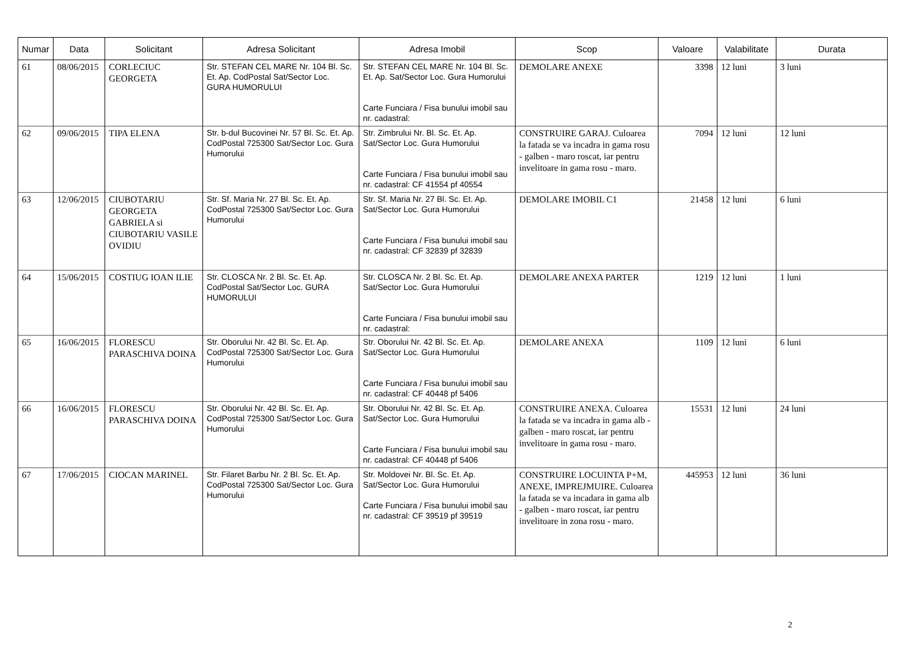| Numar | Data | Solicitant | Adresa Solicitant | Adresa Imobil | Scop | Valoare | Valabilitate | Durata |
| --- | --- | --- | --- | --- | --- | --- | --- | --- |
| 61 | 08/06/2015 | CORLECIUC GEORGETA | Str. STEFAN CEL MARE Nr. 104 Bl. Sc. Et. Ap. CodPostal Sat/Sector Loc. GURA HUMORULUI | Str. STEFAN CEL MARE Nr. 104 Bl. Sc. Et. Ap. Sat/Sector Loc. Gura Humorului Carte Funciara / Fisa bunului imobil sau nr. cadastral: | DEMOLARE ANEXE | 3398 | 12 luni | 3 luni |
| 62 | 09/06/2015 | TIPA ELENA | Str. b-dul Bucovinei Nr. 57 Bl. Sc. Et. Ap. CodPostal 725300 Sat/Sector Loc. Gura Humorului | Str. Zimbrului Nr. Bl. Sc. Et. Ap. Sat/Sector Loc. Gura Humorului Carte Funciara / Fisa bunului imobil sau nr. cadastral: CF 41554 pf 40554 | CONSTRUIRE GARAJ. Culoarea la fatada se va incadra in gama rosu - galben - maro roscat, iar pentru invelitoare in gama rosu - maro. | 7094 | 12 luni | 12 luni |
| 63 | 12/06/2015 | CIUBOTARIU GEORGETA GABRIELA si CIUBOTARIU VASILE OVIDIU | Str. Sf. Maria Nr. 27 Bl. Sc. Et. Ap. CodPostal 725300 Sat/Sector Loc. Gura Humorului | Str. Sf. Maria Nr. 27 Bl. Sc. Et. Ap. Sat/Sector Loc. Gura Humorului Carte Funciara / Fisa bunului imobil sau nr. cadastral: CF 32839 pf 32839 | DEMOLARE IMOBIL C1 | 21458 | 12 luni | 6 luni |
| 64 | 15/06/2015 | COSTIUG IOAN ILIE | Str. CLOSCA Nr. 2 Bl. Sc. Et. Ap. CodPostal Sat/Sector Loc. GURA HUMORULUI | Str. CLOSCA Nr. 2 Bl. Sc. Et. Ap. Sat/Sector Loc. Gura Humorului Carte Funciara / Fisa bunului imobil sau nr. cadastral: | DEMOLARE ANEXA PARTER | 1219 | 12 luni | 1 luni |
| 65 | 16/06/2015 | FLORESCU PARASCHIVA DOINA | Str. Oborului Nr. 42 Bl. Sc. Et. Ap. CodPostal 725300 Sat/Sector Loc. Gura Humorului | Str. Oborului Nr. 42 Bl. Sc. Et. Ap. Sat/Sector Loc. Gura Humorului Carte Funciara / Fisa bunului imobil sau nr. cadastral: CF 40448 pf 5406 | DEMOLARE ANEXA | 1109 | 12 luni | 6 luni |
| 66 | 16/06/2015 | FLORESCU PARASCHIVA DOINA | Str. Oborului Nr. 42 Bl. Sc. Et. Ap. CodPostal 725300 Sat/Sector Loc. Gura Humorului | Str. Oborului Nr. 42 Bl. Sc. Et. Ap. Sat/Sector Loc. Gura Humorului Carte Funciara / Fisa bunului imobil sau nr. cadastral: CF 40448 pf 5406 | CONSTRUIRE ANEXA. Culoarea la fatada se va incadra in gama alb - galben - maro roscat, iar pentru invelitoare in gama rosu - maro. | 15531 | 12 luni | 24 luni |
| 67 | 17/06/2015 | CIOCAN MARINEL | Str. Filaret Barbu Nr. 2 Bl. Sc. Et. Ap. CodPostal 725300 Sat/Sector Loc. Gura Humorului | Str. Moldovei Nr. Bl. Sc. Et. Ap. Sat/Sector Loc. Gura Humorului Carte Funciara / Fisa bunului imobil sau nr. cadastral: CF 39519 pf 39519 | CONSTRUIRE LOCUINTA P+M, ANEXE, IMPREJMUIRE. Culoarea la fatada se va incadara in gama alb - galben - maro roscat, iar pentru invelitoare in zona rosu - maro. | 445953 | 12 luni | 36 luni |
2